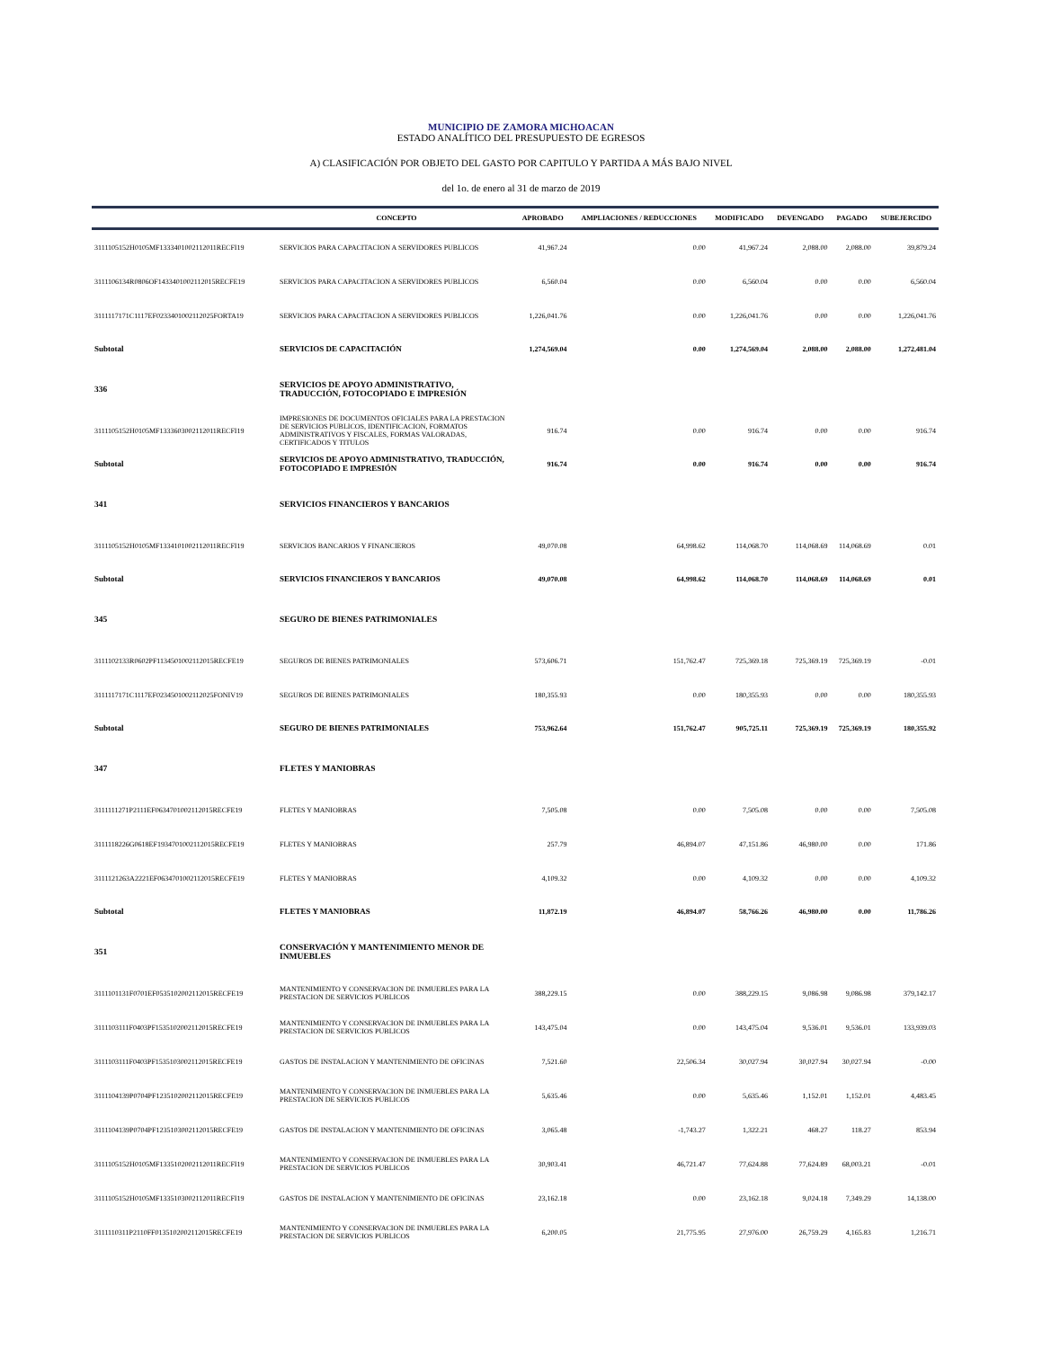MUNICIPIO DE ZAMORA MICHOACAN
ESTADO ANALÍTICO DEL PRESUPUESTO DE EGRESOS
A) CLASIFICACIÓN POR OBJETO DEL GASTO POR CAPITULO Y PARTIDA A MÁS BAJO NIVEL
del 1o. de enero al 31 de marzo de 2019
| | CONCEPTO | APROBADO | AMPLIACIONES / REDUCCIONES | MODIFICADO | DEVENGADO | PAGADO | SUBEJERCIDO |
| --- | --- | --- | --- | --- | --- | --- | --- |
| 3111105152H0105MF1333401002112011RECFI19 | SERVICIOS PARA CAPACITACION A SERVIDORES PUBLICOS | 41,967.24 | 0.00 | 41,967.24 | 2,088.00 | 2,088.00 | 39,879.24 |
| 3111106134R0806OF1433401002112015RECFE19 | SERVICIOS PARA CAPACITACION A SERVIDORES PUBLICOS | 6,560.04 | 0.00 | 6,560.04 | 0.00 | 0.00 | 6,560.04 |
| 3111117171C1117EF0233401002112025FORTA19 | SERVICIOS PARA CAPACITACION A SERVIDORES PUBLICOS | 1,226,041.76 | 0.00 | 1,226,041.76 | 0.00 | 0.00 | 1,226,041.76 |
| Subtotal | SERVICIOS DE CAPACITACIÓN | 1,274,569.04 | 0.00 | 1,274,569.04 | 2,088.00 | 2,088.00 | 1,272,481.04 |
| 336 | SERVICIOS DE APOYO ADMINISTRATIVO, TRADUCCIÓN, FOTOCOPIADO E IMPRESIÓN | | | | | | |
| 3111105152H0105MF1333603002112011RECFI19 | IMPRESIONES DE DOCUMENTOS OFICIALES PARA LA PRESTACION DE SERVICIOS PUBLICOS, IDENTIFICACION, FORMATOS ADMINISTRATIVOS Y FISCALES, FORMAS VALORADAS, CERTIFICADOS Y TITULOS | 916.74 | 0.00 | 916.74 | 0.00 | 0.00 | 916.74 |
| Subtotal | SERVICIOS DE APOYO ADMINISTRATIVO, TRADUCCIÓN, FOTOCOPIADO E IMPRESIÓN | 916.74 | 0.00 | 916.74 | 0.00 | 0.00 | 916.74 |
| 341 | SERVICIOS FINANCIEROS Y BANCARIOS | | | | | | |
| 3111105152H0105MF1334101002112011RECFI19 | SERVICIOS BANCARIOS Y FINANCIEROS | 49,070.08 | 64,998.62 | 114,068.70 | 114,068.69 | 114,068.69 | 0.01 |
| Subtotal | SERVICIOS FINANCIEROS Y BANCARIOS | 49,070.08 | 64,998.62 | 114,068.70 | 114,068.69 | 114,068.69 | 0.01 |
| 345 | SEGURO DE BIENES PATRIMONIALES | | | | | | |
| 3111102133R0602PF1134501002112015RECFE19 | SEGUROS DE BIENES PATRIMONIALES | 573,606.71 | 151,762.47 | 725,369.18 | 725,369.19 | 725,369.19 | -0.01 |
| 3111117171C1117EF0234501002112025FONIV19 | SEGUROS DE BIENES PATRIMONIALES | 180,355.93 | 0.00 | 180,355.93 | 0.00 | 0.00 | 180,355.93 |
| Subtotal | SEGURO DE BIENES PATRIMONIALES | 753,962.64 | 151,762.47 | 905,725.11 | 725,369.19 | 725,369.19 | 180,355.92 |
| 347 | FLETES Y MANIOBRAS | | | | | | |
| 3111111271P2111EF0634701002112015RECFE19 | FLETES Y MANIOBRAS | 7,505.08 | 0.00 | 7,505.08 | 0.00 | 0.00 | 7,505.08 |
| 3111118226G0618EF1934701002112015RECFE19 | FLETES Y MANIOBRAS | 257.79 | 46,894.07 | 47,151.86 | 46,980.00 | 0.00 | 171.86 |
| 3111121263A2221EF0634701002112015RECFE19 | FLETES Y MANIOBRAS | 4,109.32 | 0.00 | 4,109.32 | 0.00 | 0.00 | 4,109.32 |
| Subtotal | FLETES Y MANIOBRAS | 11,872.19 | 46,894.07 | 58,766.26 | 46,980.00 | 0.00 | 11,786.26 |
| 351 | CONSERVACIÓN Y MANTENIMIENTO MENOR DE INMUEBLES | | | | | | |
| 3111101131F0701EF0535102002112015RECFE19 | MANTENIMIENTO Y CONSERVACION DE INMUEBLES PARA LA PRESTACION DE SERVICIOS PUBLICOS | 388,229.15 | 0.00 | 388,229.15 | 9,086.98 | 9,086.98 | 379,142.17 |
| 3111103111F0403PF1535102002112015RECFE19 | MANTENIMIENTO Y CONSERVACION DE INMUEBLES PARA LA PRESTACION DE SERVICIOS PUBLICOS | 143,475.04 | 0.00 | 143,475.04 | 9,536.01 | 9,536.01 | 133,939.03 |
| 3111103111F0403PF1535103002112015RECFE19 | GASTOS DE INSTALACION Y MANTENIMIENTO DE OFICINAS | 7,521.60 | 22,506.34 | 30,027.94 | 30,027.94 | 30,027.94 | -0.00 |
| 3111104139P0704PF1235102002112015RECFE19 | MANTENIMIENTO Y CONSERVACION DE INMUEBLES PARA LA PRESTACION DE SERVICIOS PUBLICOS | 5,635.46 | 0.00 | 5,635.46 | 1,152.01 | 1,152.01 | 4,483.45 |
| 3111104139P0704PF1235103002112015RECFE19 | GASTOS DE INSTALACION Y MANTENIMIENTO DE OFICINAS | 3,065.48 | -1,743.27 | 1,322.21 | 468.27 | 118.27 | 853.94 |
| 3111105152H0105MF1335102002112011RECFI19 | MANTENIMIENTO Y CONSERVACION DE INMUEBLES PARA LA PRESTACION DE SERVICIOS PUBLICOS | 30,903.41 | 46,721.47 | 77,624.88 | 77,624.89 | 68,003.21 | -0.01 |
| 3111105152H0105MF1335103002112011RECFI19 | GASTOS DE INSTALACION Y MANTENIMIENTO DE OFICINAS | 23,162.18 | 0.00 | 23,162.18 | 9,024.18 | 7,349.29 | 14,138.00 |
| 3111110311P2110FF0135102002112015RECFE19 | MANTENIMIENTO Y CONSERVACION DE INMUEBLES PARA LA PRESTACION DE SERVICIOS PUBLICOS | 6,200.05 | 21,775.95 | 27,976.00 | 26,759.29 | 4,165.83 | 1,216.71 |